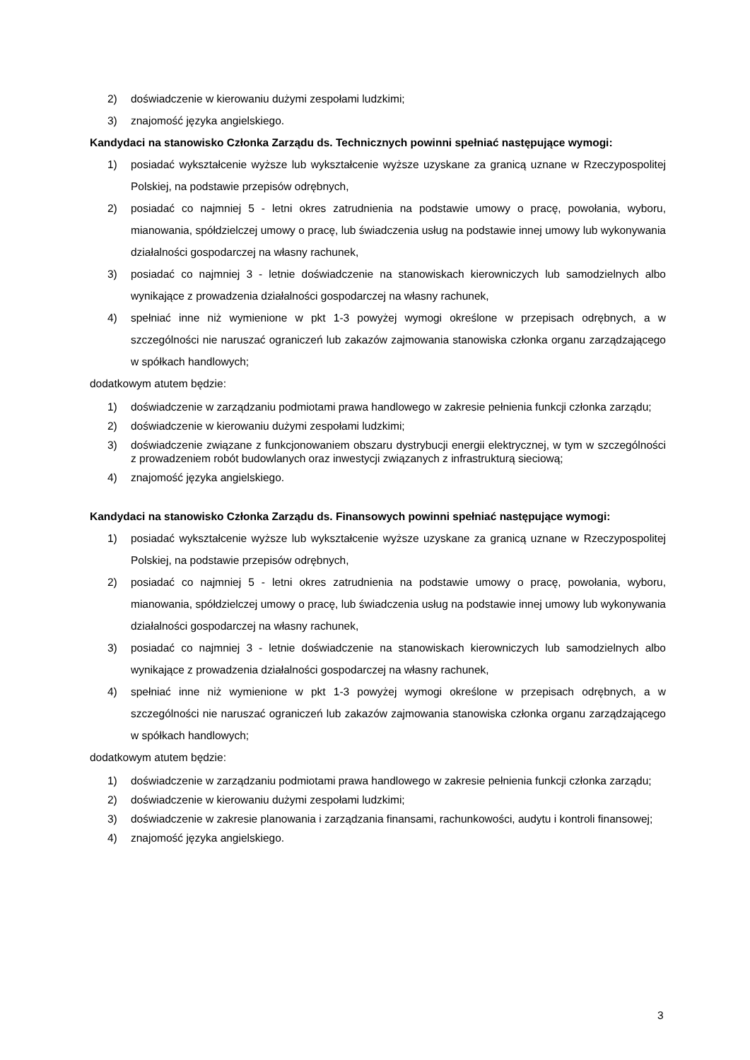2) doświadczenie w kierowaniu dużymi zespołami ludzkimi;
3) znajomość języka angielskiego.
Kandydaci na stanowisko Członka Zarządu ds. Technicznych powinni spełniać następujące wymogi:
1) posiadać wykształcenie wyższe lub wykształcenie wyższe uzyskane za granicą uznane w Rzeczypospolitej Polskiej, na podstawie przepisów odrębnych,
2) posiadać co najmniej 5 - letni okres zatrudnienia na podstawie umowy o pracę, powołania, wyboru, mianowania, spółdzielczej umowy o pracę, lub świadczenia usług na podstawie innej umowy lub wykonywania działalności gospodarczej na własny rachunek,
3) posiadać co najmniej 3 - letnie doświadczenie na stanowiskach kierowniczych lub samodzielnych albo wynikające z prowadzenia działalności gospodarczej na własny rachunek,
4) spełniać inne niż wymienione w pkt 1-3 powyżej wymogi określone w przepisach odrębnych, a w szczególności nie naruszać ograniczeń lub zakazów zajmowania stanowiska członka organu zarządzającego w spółkach handlowych;
dodatkowym atutem będzie:
1) doświadczenie w zarządzaniu podmiotami prawa handlowego w zakresie pełnienia funkcji członka zarządu;
2) doświadczenie w kierowaniu dużymi zespołami ludzkimi;
3) doświadczenie związane z funkcjonowaniem obszaru dystrybucji energii elektrycznej, w tym w szczególności z prowadzeniem robót budowlanych oraz inwestycji związanych z infrastrukturą sieciową;
4) znajomość języka angielskiego.
Kandydaci na stanowisko Członka Zarządu ds. Finansowych powinni spełniać następujące wymogi:
1) posiadać wykształcenie wyższe lub wykształcenie wyższe uzyskane za granicą uznane w Rzeczypospolitej Polskiej, na podstawie przepisów odrębnych,
2) posiadać co najmniej 5 - letni okres zatrudnienia na podstawie umowy o pracę, powołania, wyboru, mianowania, spółdzielczej umowy o pracę, lub świadczenia usług na podstawie innej umowy lub wykonywania działalności gospodarczej na własny rachunek,
3) posiadać co najmniej 3 - letnie doświadczenie na stanowiskach kierowniczych lub samodzielnych albo wynikające z prowadzenia działalności gospodarczej na własny rachunek,
4) spełniać inne niż wymienione w pkt 1-3 powyżej wymogi określone w przepisach odrębnych, a w szczególności nie naruszać ograniczeń lub zakazów zajmowania stanowiska członka organu zarządzającego w spółkach handlowych;
dodatkowym atutem będzie:
1) doświadczenie w zarządzaniu podmiotami prawa handlowego w zakresie pełnienia funkcji członka zarządu;
2) doświadczenie w kierowaniu dużymi zespołami ludzkimi;
3) doświadczenie w zakresie planowania i zarządzania finansami, rachunkowości, audytu i kontroli finansowej;
4) znajomość języka angielskiego.
3